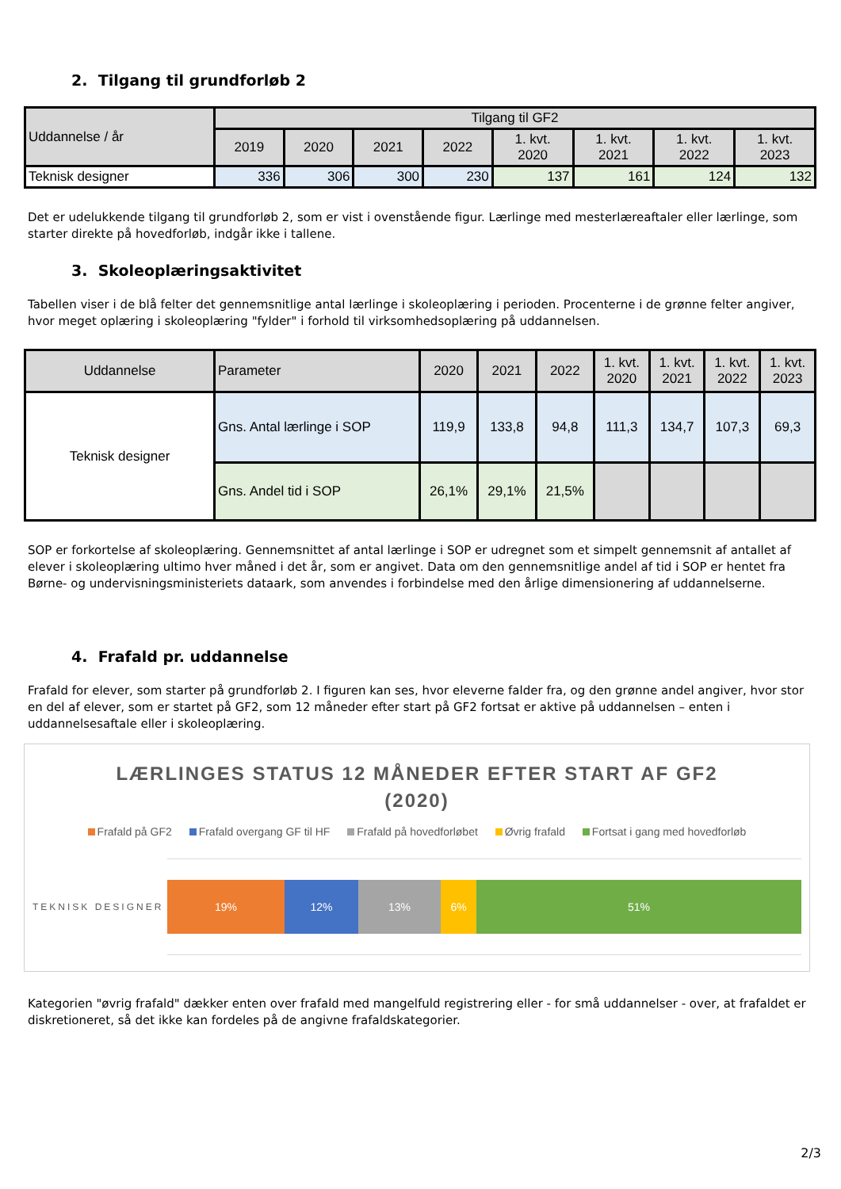2. Tilgang til grundforløb 2
| Uddannelse / år | Tilgang til GF2 | | | | | | | |
| | 2019 | 2020 | 2021 | 2022 | 1. kvt. 2020 | 1. kvt. 2021 | 1. kvt. 2022 | 1. kvt. 2023 |
| Teknisk designer | 336 | 306 | 300 | 230 | 137 | 161 | 124 | 132 |
Det er udelukkende tilgang til grundforløb 2, som er vist i ovenstående figur. Lærlinge med mesterlæreaftaler eller lærlinge, som starter direkte på hovedforløb, indgår ikke i tallene.
3. Skoleoplæringsaktivitet
Tabellen viser i de blå felter det gennemsnitlige antal lærlinge i skoleoplæring i perioden. Procenterne i de grønne felter angiver, hvor meget oplæring i skoleoplæring "fylder" i forhold til virksomhedsoplæring på uddannelsen.
| Uddannelse | Parameter | 2020 | 2021 | 2022 | 1. kvt. 2020 | 1. kvt. 2021 | 1. kvt. 2022 | 1. kvt. 2023 |
| Teknisk designer | Gns. Antal lærlinge i SOP | 119,9 | 133,8 | 94,8 | 111,3 | 134,7 | 107,3 | 69,3 |
| | Gns. Andel tid i SOP | 26,1% | 29,1% | 21,5% | | | | |
SOP er forkortelse af skoleoplæring. Gennemsnittet af antal lærlinge i SOP er udregnet som et simpelt gennemsnit af antallet af elever i skoleoplæring ultimo hver måned i det år, som er angivet. Data om den gennemsnitlige andel af tid i SOP er hentet fra Børne- og undervisningsministeriets dataark, som anvendes i forbindelse med den årlige dimensionering af uddannelserne.
4. Frafald pr. uddannelse
Frafald for elever, som starter på grundforløb 2. I figuren kan ses, hvor eleverne falder fra, og den grønne andel angiver, hvor stor en del af elever, som er startet på GF2, som 12 måneder efter start på GF2 fortsat er aktive på uddannelsen – enten i uddannelsesaftale eller i skoleoplæring.
LÆRLINGES STATUS 12 MÅNEDER EFTER START AF GF2
(2020)
Frafald på GF2 Frafald overgang GF til HF Frafald på hovedforløbet Øvrig frafald Fortsat i gang med hovedforløb
TEKNISK DESIGNER
19% 12% 13% 6% 51%
Kategorien "øvrig frafald" dækker enten over frafald med mangelfuld registrering eller - for små uddannelser - over, at frafaldet er diskretioneret, så det ikke kan fordeles på de angivne frafaldskategorier.
2/3